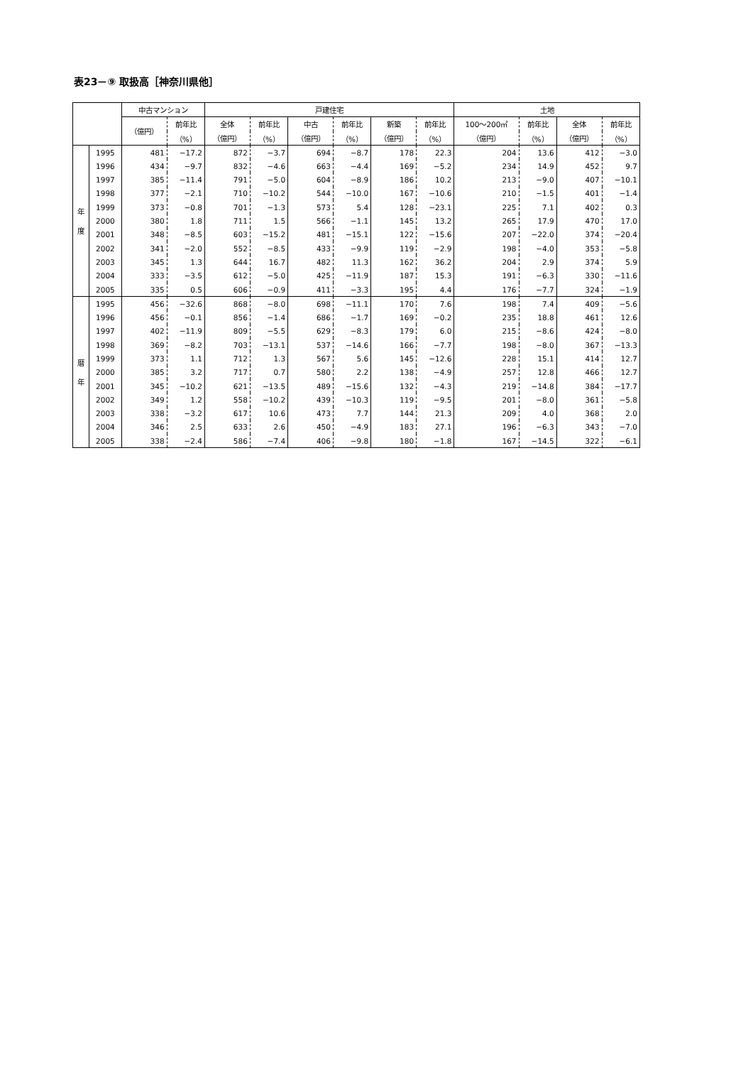表23－⑨ 取扱高［神奈川県他］
| | | 中古マンション | | 戸建住宅 | | | | | | 土地 | | | |
| --- | --- | --- | --- | --- | --- | --- | --- | --- | --- | --- | --- | --- | --- |
| | | （億円） | 前年比 | 全体 | 前年比 | 中古 | 前年比 | 新築 | 前年比 | 100～200㎡ | 前年比 | 全体 | 前年比 |
| | | | （%） | （億円） | （%） | （億円） | （%） | （億円） | （%） | （億円） | （%） | （億円） | （%） |
| 年 度 | 1995 | 481 | −17.2 | 872 | −3.7 | 694 | −8.7 | 178 | 22.3 | 204 | 13.6 | 412 | −3.0 |
| | 1996 | 434 | −9.7 | 832 | −4.6 | 663 | −4.4 | 169 | −5.2 | 234 | 14.9 | 452 | 9.7 |
| | 1997 | 385 | −11.4 | 791 | −5.0 | 604 | −8.9 | 186 | 10.2 | 213 | −9.0 | 407 | −10.1 |
| | 1998 | 377 | −2.1 | 710 | −10.2 | 544 | −10.0 | 167 | −10.6 | 210 | −1.5 | 401 | −1.4 |
| | 1999 | 373 | −0.8 | 701 | −1.3 | 573 | 5.4 | 128 | −23.1 | 225 | 7.1 | 402 | 0.3 |
| | 2000 | 380 | 1.8 | 711 | 1.5 | 566 | −1.1 | 145 | 13.2 | 265 | 17.9 | 470 | 17.0 |
| | 2001 | 348 | −8.5 | 603 | −15.2 | 481 | −15.1 | 122 | −15.6 | 207 | −22.0 | 374 | −20.4 |
| | 2002 | 341 | −2.0 | 552 | −8.5 | 433 | −9.9 | 119 | −2.9 | 198 | −4.0 | 353 | −5.8 |
| | 2003 | 345 | 1.3 | 644 | 16.7 | 482 | 11.3 | 162 | 36.2 | 204 | 2.9 | 374 | 5.9 |
| | 2004 | 333 | −3.5 | 612 | −5.0 | 425 | −11.9 | 187 | 15.3 | 191 | −6.3 | 330 | −11.6 |
| | 2005 | 335 | 0.5 | 606 | −0.9 | 411 | −3.3 | 195 | 4.4 | 176 | −7.7 | 324 | −1.9 |
| 暦 年 | 1995 | 456 | −32.6 | 868 | −8.0 | 698 | −11.1 | 170 | 7.6 | 198 | 7.4 | 409 | −5.6 |
| | 1996 | 456 | −0.1 | 856 | −1.4 | 686 | −1.7 | 169 | −0.2 | 235 | 18.8 | 461 | 12.6 |
| | 1997 | 402 | −11.9 | 809 | −5.5 | 629 | −8.3 | 179 | 6.0 | 215 | −8.6 | 424 | −8.0 |
| | 1998 | 369 | −8.2 | 703 | −13.1 | 537 | −14.6 | 166 | −7.7 | 198 | −8.0 | 367 | −13.3 |
| | 1999 | 373 | 1.1 | 712 | 1.3 | 567 | 5.6 | 145 | −12.6 | 228 | 15.1 | 414 | 12.7 |
| | 2000 | 385 | 3.2 | 717 | 0.7 | 580 | 2.2 | 138 | −4.9 | 257 | 12.8 | 466 | 12.7 |
| | 2001 | 345 | −10.2 | 621 | −13.5 | 489 | −15.6 | 132 | −4.3 | 219 | −14.8 | 384 | −17.7 |
| | 2002 | 349 | 1.2 | 558 | −10.2 | 439 | −10.3 | 119 | −9.5 | 201 | −8.0 | 361 | −5.8 |
| | 2003 | 338 | −3.2 | 617 | 10.6 | 473 | 7.7 | 144 | 21.3 | 209 | 4.0 | 368 | 2.0 |
| | 2004 | 346 | 2.5 | 633 | 2.6 | 450 | −4.9 | 183 | 27.1 | 196 | −6.3 | 343 | −7.0 |
| | 2005 | 338 | −2.4 | 586 | −7.4 | 406 | −9.8 | 180 | −1.8 | 167 | −14.5 | 322 | −6.1 |